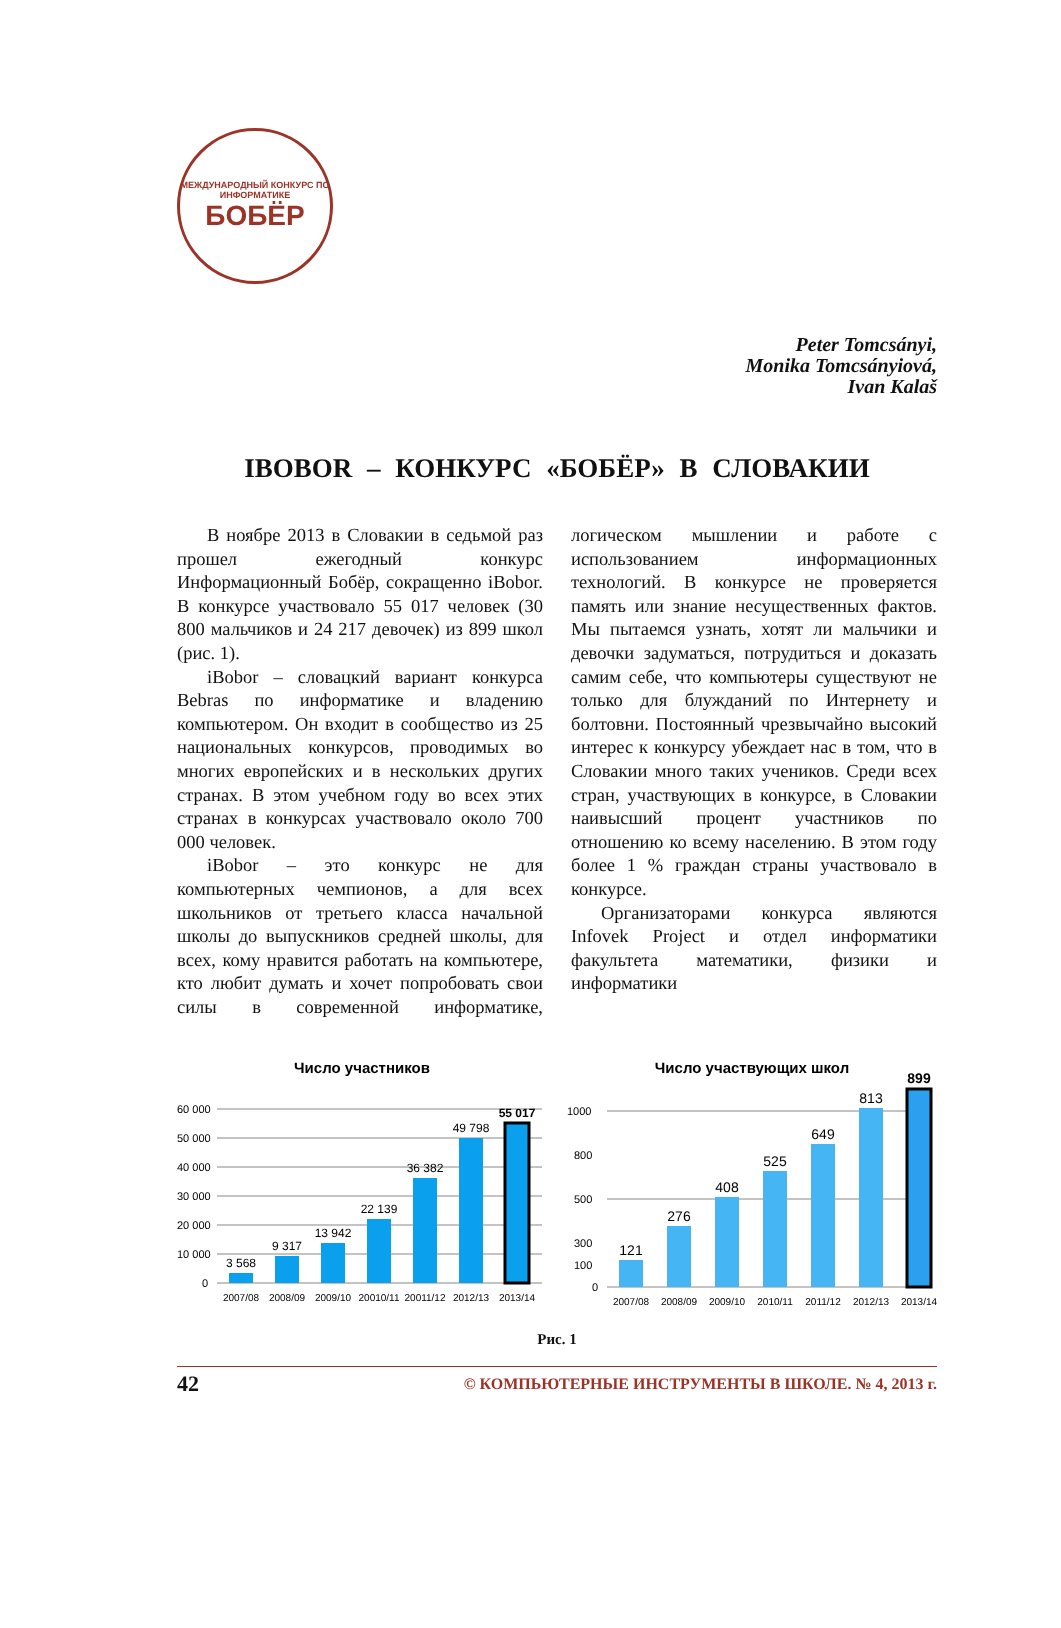МЕЖДУНАРОДНЫЙ КОНКУРС ПО ИНФОРМАТИКЕ
БОБЁР
Peter Tomcsányi,
Monika Tomcsányiová,
Ivan Kalaš
IBOBOR – КОНКУРС «БОБЁР» В СЛОВАКИИ
В ноябре 2013 в Словакии в седьмой раз прошел ежегодный конкурс Информационный Бобёр, сокращенно iBobor. В конкурсе участвовало 55 017 человек (30 800 мальчиков и 24 217 девочек) из 899 школ (рис. 1).
iBobor – словацкий вариант конкурса Bebras по информатике и владению компьютером. Он входит в сообщество из 25 национальных конкурсов, проводимых во многих европейских и в нескольких других странах. В этом учебном году во всех этих странах в конкурсах участвовало около 700 000 человек.
iBobor – это конкурс не для компьютерных чемпионов, а для всех школьников от третьего класса начальной школы до выпускников средней школы, для всех, кому нравится работать на компьютере, кто любит думать и хочет попробовать свои силы в современной информатике, логическом мышлении и работе с использованием информационных технологий. В конкурсе не проверяется память или знание несущественных фактов. Мы пытаемся узнать, хотят ли мальчики и девочки задуматься, потрудиться и доказать самим себе, что компьютеры существуют не только для блужданий по Интернету и болтовни. Постоянный чрезвычайно высокий интерес к конкурсу убеждает нас в том, что в Словакии много таких учеников. Среди всех стран, участвующих в конкурсе, в Словакии наивысший процент участников по отношению ко всему населению. В этом году более 1 % граждан страны участвовало в конкурсе.
Организаторами конкурса являются Infovek Project и отдел информатики факультета математики, физики и информатики
Число участников
60 000
50 000
40 000
30 000
20 000
10 000
0
3 568
9 317
13 942
22 139
36 382
49 798
55 017
2007/08
2008/09
2009/10
20010/11
20011/12
2012/13
2013/14
Число участвующих школ
1000
800
500
300
100
0
121
276
408
525
649
813
899
2007/08
2008/09
2009/10
2010/11
2011/12
2012/13
2013/14
Рис. 1
42 © КОМПЬЮТЕРНЫЕ ИНСТРУМЕНТЫ В ШКОЛЕ. № 4, 2013 г.